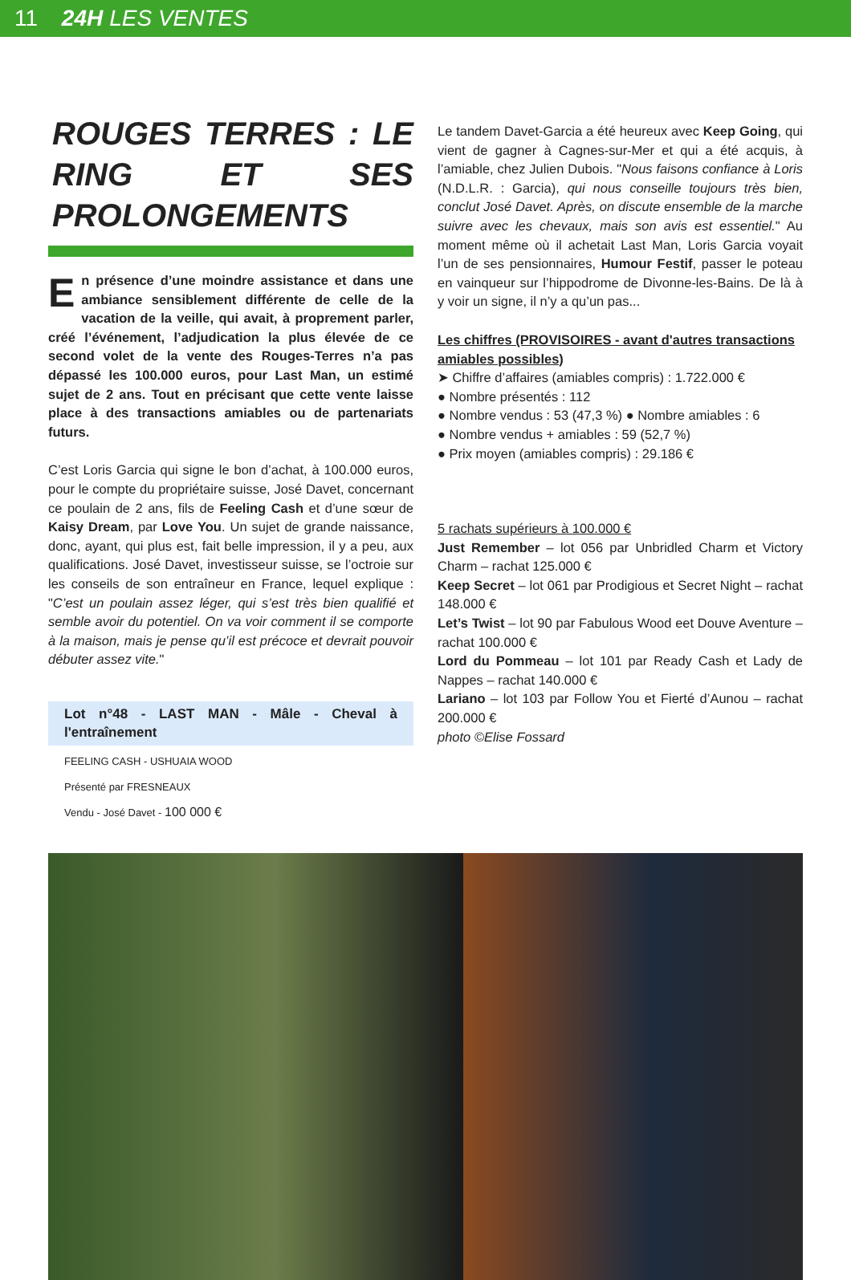11 24H LES VENTES
ROUGES TERRES : LE RING ET SES PROLONGEMENTS
En présence d’une moindre assistance et dans une ambiance sensiblement différente de celle de la vacation de la veille, qui avait, à proprement parler, créé l’événement, l’adjudication la plus élevée de ce second volet de la vente des Rouges-Terres n’a pas dépassé les 100.000 euros, pour Last Man, un estimé sujet de 2 ans. Tout en précisant que cette vente laisse place à des transactions amiables ou de partenariats futurs.
C’est Loris Garcia qui signe le bon d’achat, à 100.000 euros, pour le compte du propriétaire suisse, José Davet, concernant ce poulain de 2 ans, fils de Feeling Cash et d’une sœur de Kaisy Dream, par Love You. Un sujet de grande naissance, donc, ayant, qui plus est, fait belle impression, il y a peu, aux qualifications. José Davet, investisseur suisse, se l’octroie sur les conseils de son entraîneur en France, lequel explique : "C’est un poulain assez léger, qui s’est très bien qualifié et semble avoir du potentiel. On va voir comment il se comporte à la maison, mais je pense qu’il est précoce et devrait pouvoir débuter assez vite."
Lot n°48 - LAST MAN - Mâle - Cheval à l'entraînement
FEELING CASH - USHUAIA WOOD
Présenté par FRESNEAUX
Vendu - José Davet - 100 000 €
Le tandem Davet-Garcia a été heureux avec Keep Going, qui vient de gagner à Cagnes-sur-Mer et qui a été acquis, à l’amiable, chez Julien Dubois. "Nous faisons confiance à Loris (N.D.L.R. : Garcia), qui nous conseille toujours très bien, conclut José Davet. Après, on discute ensemble de la marche suivre avec les chevaux, mais son avis est essentiel." Au moment même où il achetait Last Man, Loris Garcia voyait l’un de ses pensionnaires, Humour Festif, passer le poteau en vainqueur sur l’hippodrome de Divonne-les-Bains. De là à y voir un signe, il n’y a qu’un pas...
Les chiffres (PROVISOIRES - avant d'autres transactions amiables possibles)
➤ Chiffre d’affaires (amiables compris) : 1.722.000 €
● Nombre présentés : 112
● Nombre vendus : 53 (47,3 %) ● Nombre amiables : 6
● Nombre vendus + amiables : 59 (52,7 %)
● Prix moyen (amiables compris) : 29.186 €
5 rachats supérieurs à 100.000 €
Just Remember – lot 056 par Unbridled Charm et Victory Charm – rachat 125.000 €
Keep Secret – lot 061 par Prodigious et Secret Night – rachat 148.000 €
Let’s Twist – lot 90 par Fabulous Wood eet Douve Aventure – rachat 100.000 €
Lord du Pommeau – lot 101 par Ready Cash et Lady de Nappes – rachat 140.000 €
Lariano – lot 103 par Follow You et Fierté d’Aunou – rachat 200.000 €
photo ©Elise Fossard